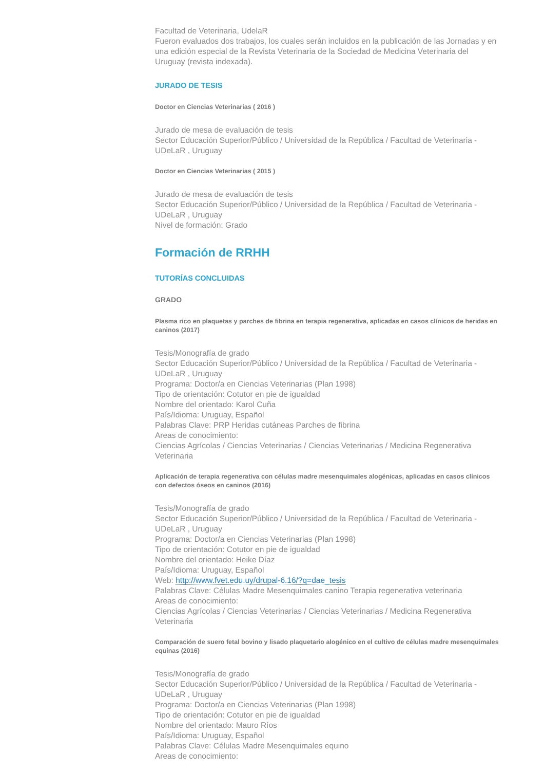Facultad de Veterinaria, UdelaR
Fueron evaluados dos trabajos, los cuales serán incluidos en la publicación de las Jornadas y en una edición especial de la Revista Veterinaria de la Sociedad de Medicina Veterinaria del Uruguay (revista indexada).
JURADO DE TESIS
Doctor en Ciencias Veterinarias ( 2016 )
Jurado de mesa de evaluación de tesis
Sector Educación Superior/Público / Universidad de la República / Facultad de Veterinaria - UDeLaR , Uruguay
Doctor en Ciencias Veterinarias ( 2015 )
Jurado de mesa de evaluación de tesis
Sector Educación Superior/Público / Universidad de la República / Facultad de Veterinaria - UDeLaR , Uruguay
Nivel de formación: Grado
Formación de RRHH
TUTORÍAS CONCLUIDAS
GRADO
Plasma rico en plaquetas y parches de fibrina en terapia regenerativa, aplicadas en casos clínicos de heridas en caninos (2017)
Tesis/Monografía de grado
Sector Educación Superior/Público / Universidad de la República / Facultad de Veterinaria - UDeLaR , Uruguay
Programa: Doctor/a en Ciencias Veterinarias (Plan 1998)
Tipo de orientación: Cotutor en pie de igualdad
Nombre del orientado: Karol Cuña
País/Idioma: Uruguay, Español
Palabras Clave: PRP Heridas cutáneas Parches de fibrina
Areas de conocimiento:
Ciencias Agrícolas / Ciencias Veterinarias / Ciencias Veterinarias / Medicina Regenerativa Veterinaria
Aplicación de terapia regenerativa con células madre mesenquimales alogénicas, aplicadas en casos clínicos con defectos óseos en caninos (2016)
Tesis/Monografía de grado
Sector Educación Superior/Público / Universidad de la República / Facultad de Veterinaria - UDeLaR , Uruguay
Programa: Doctor/a en Ciencias Veterinarias (Plan 1998)
Tipo de orientación: Cotutor en pie de igualdad
Nombre del orientado: Heike Díaz
País/Idioma: Uruguay, Español
Web: http://www.fvet.edu.uy/drupal-6.16/?q=dae_tesis
Palabras Clave: Células Madre Mesenquimales canino Terapia regenerativa veterinaria
Areas de conocimiento:
Ciencias Agrícolas / Ciencias Veterinarias / Ciencias Veterinarias / Medicina Regenerativa Veterinaria
Comparación de suero fetal bovino y lisado plaquetario alogénico en el cultivo de células madre mesenquimales equinas (2016)
Tesis/Monografía de grado
Sector Educación Superior/Público / Universidad de la República / Facultad de Veterinaria - UDeLaR , Uruguay
Programa: Doctor/a en Ciencias Veterinarias (Plan 1998)
Tipo de orientación: Cotutor en pie de igualdad
Nombre del orientado: Mauro Ríos
País/Idioma: Uruguay, Español
Palabras Clave: Células Madre Mesenquimales equino
Areas de conocimiento: